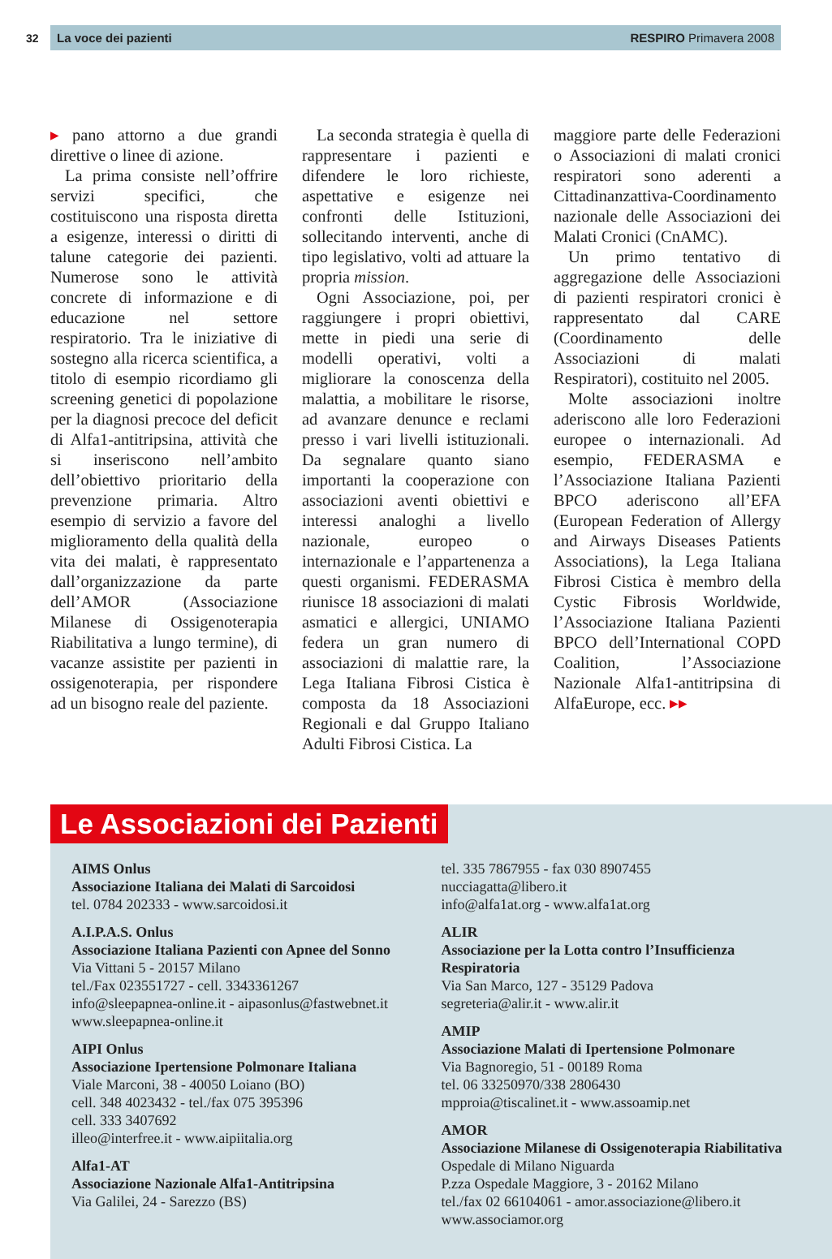32
La voce dei pazienti RESPIRO Primavera 2008
▸ pano attorno a due grandi direttive o linee di azione.
La prima consiste nell’offrire servizi specifici, che costituiscono una risposta diretta a esigenze, interessi o diritti di talune categorie dei pazienti. Numerose sono le attività concrete di informazione e di educazione nel settore respiratorio. Tra le iniziative di sostegno alla ricerca scientifica, a titolo di esempio ricordiamo gli screening genetici di popolazione per la diagnosi precoce del deficit di Alfa1-antitripsina, attività che si inseriscono nell’ambito dell’obiettivo prioritario della prevenzione primaria. Altro esempio di servizio a favore del miglioramento della qualità della vita dei malati, è rappresentato dall’organizzazione da parte dell’AMOR (Associazione Milanese di Ossigenoterapia Riabilitativa a lungo termine), di vacanze assistite per pazienti in ossigenoterapia, per rispondere ad un bisogno reale del paziente.
La seconda strategia è quella di rappresentare i pazienti e difendere le loro richieste, aspettative e esigenze nei confronti delle Istituzioni, sollecitando interventi, anche di tipo legislativo, volti ad attuare la propria mission.
Ogni Associazione, poi, per raggiungere i propri obiettivi, mette in piedi una serie di modelli operativi, volti a migliorare la conoscenza della malattia, a mobilitare le risorse, ad avanzare denunce e reclami presso i vari livelli istituzionali. Da segnalare quanto siano importanti la cooperazione con associazioni aventi obiettivi e interessi analoghi a livello nazionale, europeo o internazionale e l’appartenenza a questi organismi. FEDERASMA riunisce 18 associazioni di malati asmatici e allergici, UNIAMO federa un gran numero di associazioni di malattie rare, la Lega Italiana Fibrosi Cistica è composta da 18 Associazioni Regionali e dal Gruppo Italiano Adulti Fibrosi Cistica. La
maggiore parte delle Federazioni o Associazioni di malati cronici respiratori sono aderenti a Cittadinanzattiva-Coordinamento nazionale delle Associazioni dei Malati Cronici (CnAMC).
Un primo tentativo di aggregazione delle Associazioni di pazienti respiratori cronici è rappresentato dal CARE (Coordinamento delle Associazioni di malati Respiratori), costituito nel 2005.
Molte associazioni inoltre aderiscono alle loro Federazioni europee o internazionali. Ad esempio, FEDERASMA e l’Associazione Italiana Pazienti BPCO aderiscono all’EFA (European Federation of Allergy and Airways Diseases Patients Associations), la Lega Italiana Fibrosi Cistica è membro della Cystic Fibrosis Worldwide, l’Associazione Italiana Pazienti BPCO dell’International COPD Coalition, l’Associazione Nazionale Alfa1-antitripsina di AlfaEurope, ecc. ▸▸
Le Associazioni dei Pazienti
AIMS Onlus
Associazione Italiana dei Malati di Sarcoidosi
tel. 0784 202333 - www.sarcoidosi.it
A.I.P.A.S. Onlus
Associazione Italiana Pazienti con Apnee del Sonno
Via Vittani 5 - 20157 Milano
tel./Fax 023551727 - cell. 3343361267
info@sleepapnea-online.it - aipasonlus@fastwebnet.it
www.sleepapnea-online.it
AIPI Onlus
Associazione Ipertensione Polmonare Italiana
Viale Marconi, 38 - 40050 Loiano (BO)
cell. 348 4023432 - tel./fax 075 395396
cell. 333 3407692
illeo@interfree.it - www.aipiitalia.org
Alfa1-AT
Associazione Nazionale Alfa1-Antitripsina
Via Galilei, 24 - Sarezzo (BS)
tel. 335 7867955 - fax 030 8907455
nucciagatta@libero.it
info@alfa1at.org - www.alfa1at.org
ALIR
Associazione per la Lotta contro l’Insufficienza Respiratoria
Via San Marco, 127 - 35129 Padova
segreteria@alir.it - www.alir.it
AMIP
Associazione Malati di Ipertensione Polmonare
Via Bagnoregio, 51 - 00189 Roma
tel. 06 33250970/338 2806430
mpproia@tiscalinet.it - www.assoamip.net
AMOR
Associazione Milanese di Ossigenoterapia Riabilitativa
Ospedale di Milano Niguarda
P.zza Ospedale Maggiore, 3 - 20162 Milano
tel./fax 02 66104061 - amor.associazione@libero.it
www.associamor.org